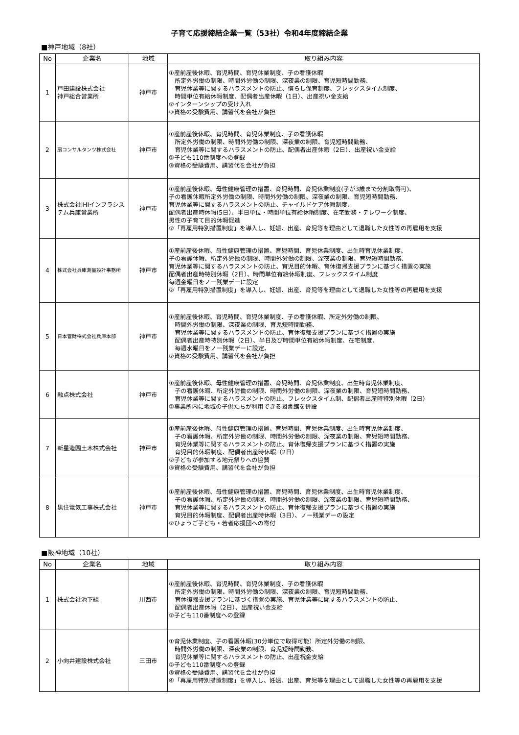子育て応援締結企業一覧（53社）令和4年度締結企業
■神戸地域（8社）
| No | 企業名 | 地域 | 取り組み内容 |
| --- | --- | --- | --- |
| 1 | 戸田建設株式会社 神戸総合営業所 | 神戸市 | ①産前産後休暇、育児時間、育児休業制度、子の看護休暇 所定外労働の制限、時間外労働の制限、深夜業の制限、育児短時間勤務、 育児休業等に関するハラスメントの防止、慣らし保育制度、フレックスタイム制度、 時間単位有給休暇制度、配偶者出産休暇（1日）、出産祝い金支給 ②インターンシップの受け入れ ③資格の受験費用、講習代を会社が負担 |
| 2 | 扇コンサルタンツ株式会社 | 神戸市 | ①産前産後休暇、育児時間、育児休業制度、子の看護休暇 所定外労働の制限、時間外労働の制限、深夜業の制限、育児短時間勤務、 育児休業等に関するハラスメントの防止、配偶者出産休暇（2日）、出産祝い金支給 ②子ども110番制度への登録 ③資格の受験費用、講習代を会社が負担 |
| 3 | 株式会社IHIインフラシステム兵庫営業所 | 神戸市 | ①産前産後休暇、母性健康管理の措置、育児時間、育児休業制度(子が3歳まで分割取得可)、 子の看護休暇所定外労働の制限、時間外労働の制限、深夜業の制限、育児短時間勤務、 育児休業等に関するハラスメントの防止、チャイルドケア休暇制度、 配偶者出産時休暇(5日）、半日単位・時間単位有給休暇制度、在宅勤務・テレワーク制度、 男性の子育て目的休暇促進 ②「再雇用特別措置制度」を導入し、妊娠、出産、育児等を理由として退職した女性等の再雇用を支援 |
| 4 | 株式会社兵庫測量設計事務所 | 神戸市 | ①産前産後休暇、母性健康管理の措置、育児時間、育児休業制度、出生時育児休業制度、 子の看護休暇、所定外労働の制限、時間外労働の制限、深夜業の制限、育児短時間勤務、 育児休業等に関するハラスメントの防止、育児目的休暇、育休復帰支援プランに基づく措置の実施 配偶者出産時特別休暇（2日）、時間単位有給休暇制度、フレックスタイム制度 毎週金曜日をノー残業デーに設定 ②「再雇用特別措置制度」を導入し、妊娠、出産、育児等を理由として退職した女性等の再雇用を支援 |
| 5 | 日本管財株式会社兵庫本部 | 神戸市 | ①産前産後休暇、育児時間、育児休業制度、子の看護休暇、所定外労働の制限、 時間外労働の制限、深夜業の制限、育児短時間勤務、 育児休業等に関するハラスメントの防止、育休復帰支援プランに基づく措置の実施 配偶者出産時特別休暇（2日）、半日及び時間単位有給休暇制度、在宅制度、 毎週水曜日をノー残業デーに設定、 ②資格の受験費用、講習代を会社が負担 |
| 6 | 融点株式会社 | 神戸市 | ①産前産後休暇、母性健康管理の措置、育児時間、育児休業制度、出生時育児休業制度、 子の看護休暇、所定外労働の制限、時間外労働の制限、深夜業の制限、育児短時間勤務、 育児休業等に関するハラスメントの防止、フレックスタイム制、配偶者出産時特別休暇（2日） ②事業所内に地域の子供たちが利用できる図書館を併設 |
| 7 | 新星造園土木株式会社 | 神戸市 | ①産前産後休暇、母性健康管理の措置、育児時間、育児休業制度、出生時育児休業制度、 子の看護休暇、所定外労働の制限、時間外労働の制限、深夜業の制限、育児短時間勤務、 育児休業等に関するハラスメントの防止、育休復帰支援プランに基づく措置の実施 育児目的休暇制度、配偶者出産時休暇（2日） ②子どもが参加する地元祭りへの協賛 ③資格の受験費用、講習代を会社が負担 |
| 8 | 黒住電気工事株式会社 | 神戸市 | ①産前産後休暇、母性健康管理の措置、育児時間、育児休業制度、出生時育児休業制度、 子の看護休暇、所定外労働の制限、時間外労働の制限、深夜業の制限、育児短時間勤務、 育児休業等に関するハラスメントの防止、育休復帰支援プランに基づく措置の実施 育児目的休暇制度、配偶者出産時休暇（3日）、ノー残業デーの設定 ②ひょうご子ども・若者応援団への寄付 |
■阪神地域（10社）
| No | 企業名 | 地域 | 取り組み内容 |
| --- | --- | --- | --- |
| 1 | 株式会社池下組 | 川西市 | ①産前産後休暇、育児時間、育児休業制度、子の看護休暇 所定外労働の制限、時間外労働の制限、深夜業の制限、育児短時間勤務、 育休復帰支援プランに基づく措置の実施、育児休業等に関するハラスメントの防止、 配偶者出産休暇（2日）、出産祝い金支給 ②子ども110番制度への登録 |
| 2 | 小向井建設株式会社 | 三田市 | ①育児休業制度、子の看護休暇(30分単位で取得可能）所定外労働の制限、 時間外労働の制限、深夜業の制限、育児短時間勤務、 育児休業等に関するハラスメントの防止、出産祝金支給 ②子ども110番制度への登録 ③資格の受験費用、講習代を会社が負担 ④「再雇用特別措置制度」を導入し、妊娠、出産、育児等を理由として退職した女性等の再雇用を支援 |